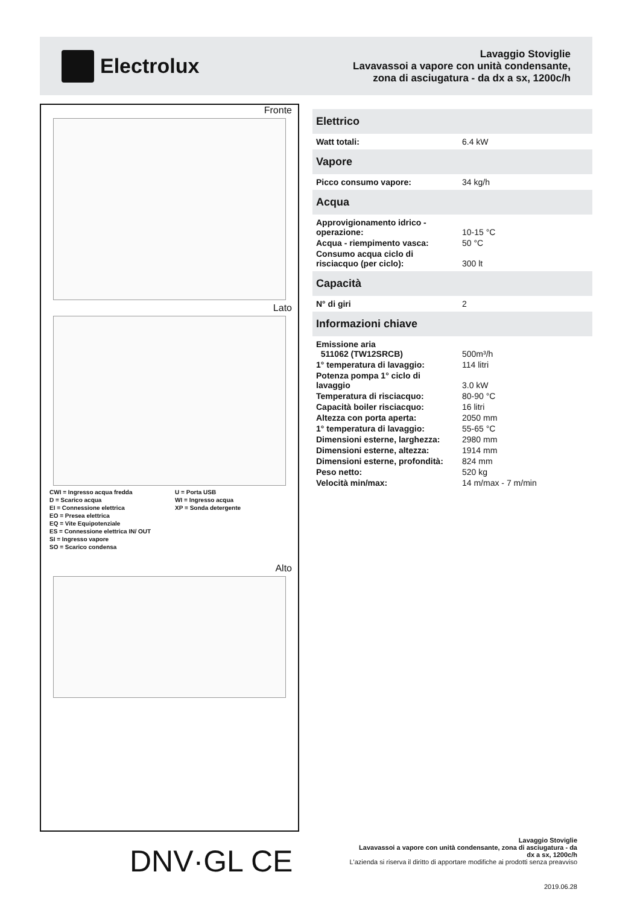Electrolux
Lavaggio Stoviglie
Lavavassoi a vapore con unità condensante,
zona di asciugatura - da dx a sx, 1200c/h
Fronte
Lato
CWI = Ingresso acqua fredda
D = Scarico acqua
EI = Connessione elettrica
EO = Presea elettrica
EQ = Vite Equipotenziale
ES = Connessione elettrica IN/ OUT
SI = Ingresso vapore
SO = Scarico condensa
U = Porta USB
WI = Ingresso acqua
XP = Sonda detergente
Alto
Elettrico
| Watt totali: | 6.4 kW |
Vapore
| Picco consumo vapore: | 34 kg/h |
Acqua
| Approvigionamento idrico - operazione: | 10-15 °C |
| Acqua - riempimento vasca: | 50 °C |
| Consumo acqua ciclo di risciacquo (per ciclo): | 300 lt |
Capacità
| N° di giri | 2 |
Informazioni chiave
| Emissione aria 511062 (TW12SRCB) | 500m³/h |
| 1° temperatura di lavaggio: | 114 litri |
| Potenza pompa 1° ciclo di lavaggio | 3.0 kW |
| Temperatura di risciacquo: | 80-90 °C |
| Capacità boiler risciacquo: | 16 litri |
| Altezza con porta aperta: | 2050 mm |
| 1° temperatura di lavaggio: | 55-65 °C |
| Dimensioni esterne, larghezza: | 2980 mm |
| Dimensioni esterne, altezza: | 1914 mm |
| Dimensioni esterne, profondità: | 824 mm |
| Peso netto: | 520 kg |
| Velocità min/max: | 14 m/max - 7 m/min |
DNV·GL CE
Lavaggio Stoviglie
Lavavassoi a vapore con unità condensante, zona di asciugatura - da
dx a sx, 1200c/h
L'azienda si riserva il diritto di apportare modifiche ai prodotti senza preavviso
2019.06.28